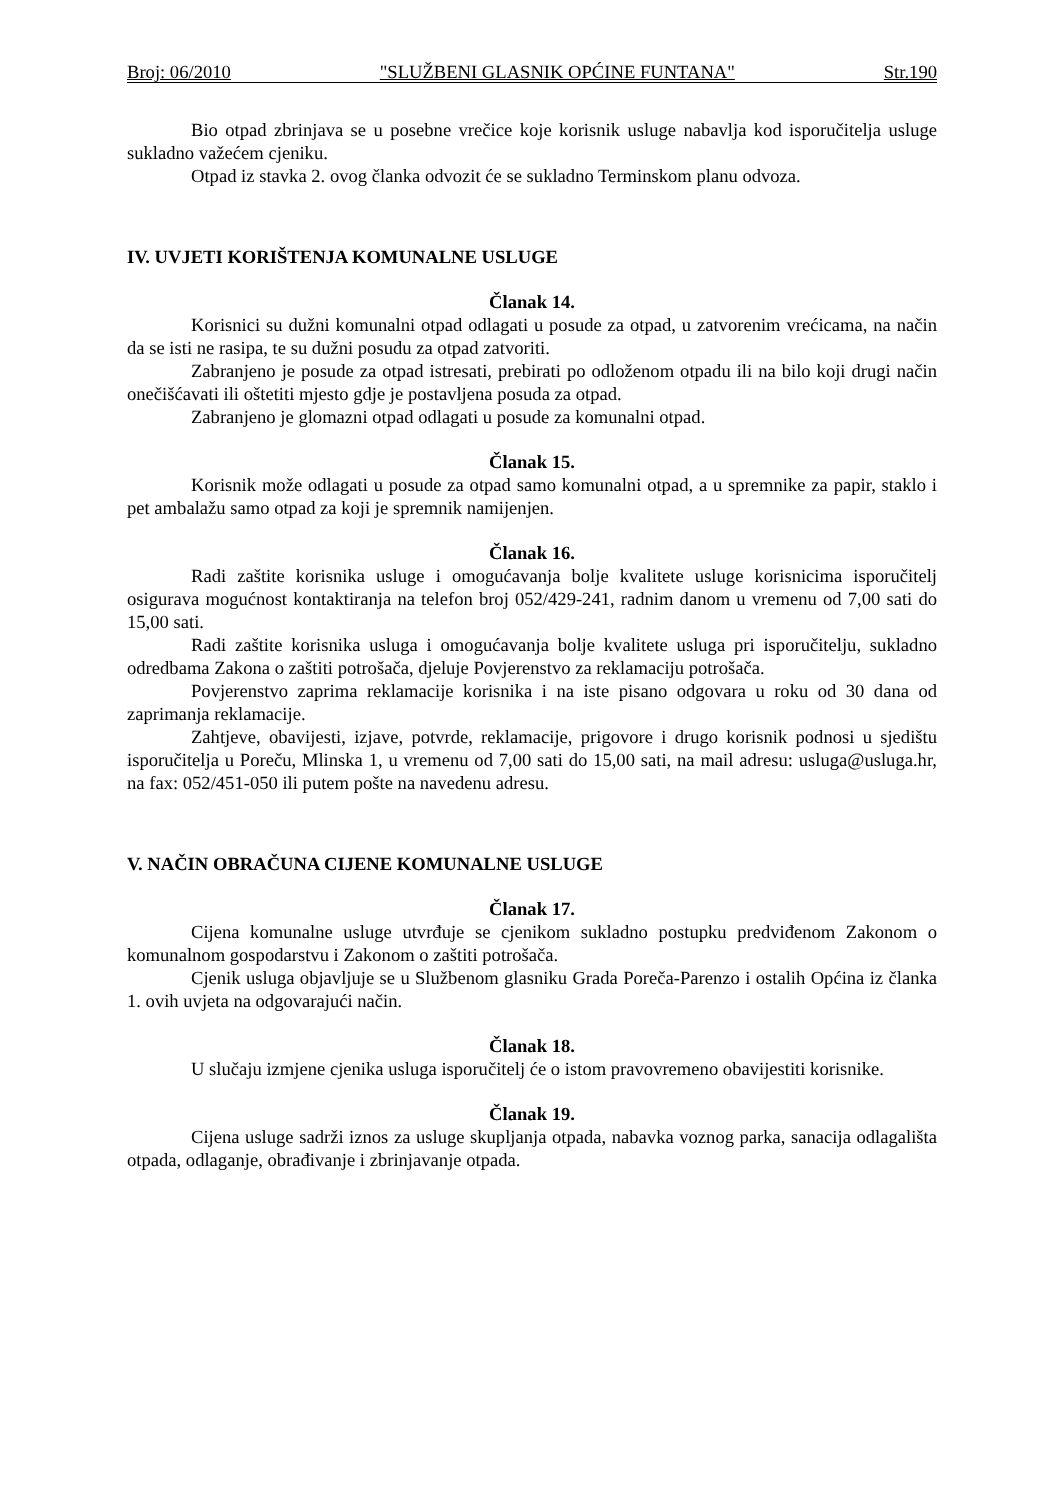Broj: 06/2010 "SLUŽBENI GLASNIK OPĆINE FUNTANA" Str.190
Bio otpad zbrinjava se u posebne vrečice koje korisnik usluge nabavlja kod isporučitelja usluge sukladno važećem cjeniku.
Otpad iz stavka 2. ovog članka odvozit će se sukladno Terminskom planu odvoza.
IV. UVJETI KORIŠTENJA KOMUNALNE USLUGE
Članak 14.
Korisnici su dužni komunalni otpad odlagati u posude za otpad, u zatvorenim vrećicama, na način da se isti ne rasipa, te su dužni posudu za otpad zatvoriti.
Zabranjeno je posude za otpad istresati, prebirati po odloženom otpadu ili na bilo koji drugi način onečišćavati ili oštetiti mjesto gdje je postavljena posuda za otpad.
Zabranjeno je glomazni otpad odlagati u posude za komunalni otpad.
Članak 15.
Korisnik može odlagati u posude za otpad samo komunalni otpad, a u spremnike za papir, staklo i pet ambalažu samo otpad za koji je spremnik namijenjen.
Članak 16.
Radi zaštite korisnika usluge i omogućavanja bolje kvalitete usluge korisnicima isporučitelj osigurava mogućnost kontaktiranja na telefon broj 052/429-241, radnim danom u vremenu od 7,00 sati do 15,00 sati.
Radi zaštite korisnika usluga i omogućavanja bolje kvalitete usluga pri isporučitelju, sukladno odredbama Zakona o zaštiti potrošača, djeluje Povjerenstvo za reklamaciju potrošača.
Povjerenstvo zaprima reklamacije korisnika i na iste pisano odgovara u roku od 30 dana od zaprimanja reklamacije.
Zahtjeve, obavijesti, izjave, potvrde, reklamacije, prigovore i drugo korisnik podnosi u sjedištu isporučitelja u Poreču, Mlinska 1, u vremenu od 7,00 sati do 15,00 sati, na mail adresu: usluga@usluga.hr, na fax: 052/451-050 ili putem pošte na navedenu adresu.
V. NAČIN OBRAČUNA CIJENE KOMUNALNE USLUGE
Članak 17.
Cijena komunalne usluge utvrđuje se cjenikom sukladno postupku predviđenom Zakonom o komunalnom gospodarstvu i Zakonom o zaštiti potrošača.
Cjenik usluga objavljuje se u Službenom glasniku Grada Poreča-Parenzo i ostalih Općina iz članka 1. ovih uvjeta na odgovarajući način.
Članak 18.
U slučaju izmjene cjenika usluga isporučitelj će o istom pravovremeno obavijestiti korisnike.
Članak 19.
Cijena usluge sadrži iznos za usluge skupljanja otpada, nabavka voznog parka, sanacija odlagališta otpada, odlaganje, obrađivanje i zbrinjavanje otpada.